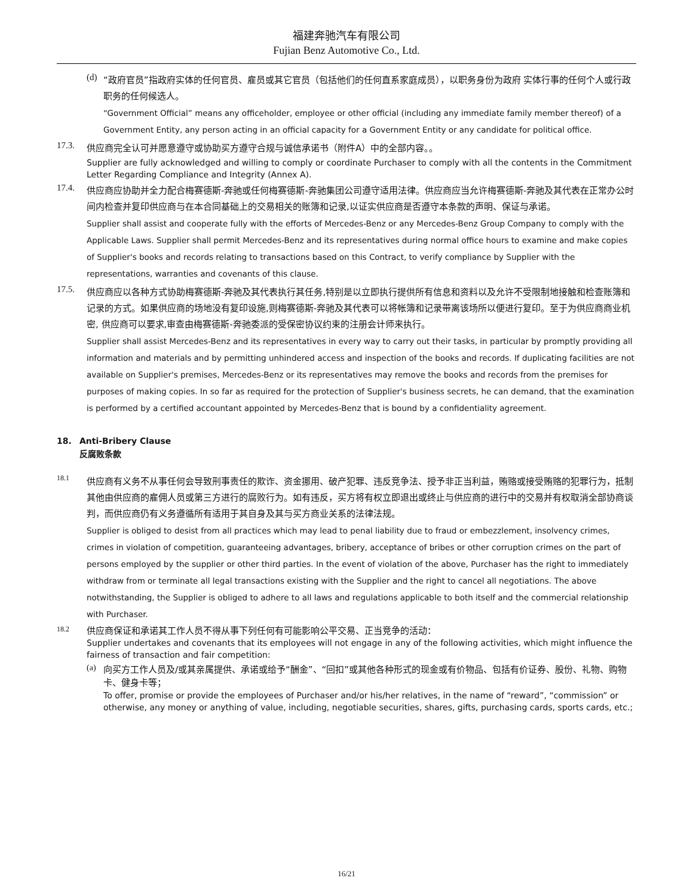福建奔驰汽车有限公司
Fujian Benz Automotive Co., Ltd.
(d)
“政府官员”指政府实体的任何官员、雇员或其它官员（包括他们的任何直系家庭成员），以职务身份为政府 实体行事的任何个人或行政职务的任何候选人。
“Government Official” means any officeholder, employee or other official (including any immediate family member thereof) of a Government Entity, any person acting in an official capacity for a Government Entity or any candidate for political office.
17.3.
供应商完全认可并愿意遵守或协助买方遵守合规与诚信承诺书（附件A）中的全部内容。。
Supplier are fully acknowledged and willing to comply or coordinate Purchaser to comply with all the contents in the Commitment Letter Regarding Compliance and Integrity (Annex A).
17.4.
供应商应协助并全力配合梅赛德斯-奔驰或任何梅赛德斯-奔驰集团公司遵守适用法律。供应商应当允许梅赛德斯-奔驰及其代表在正常办公时间内检查并复印供应商与在本合同基础上的交易相关的账簿和记录,以证实供应商是否遵守本条款的声明、保证与承诺。
Supplier shall assist and cooperate fully with the efforts of Mercedes-Benz or any Mercedes-Benz Group Company to comply with the Applicable Laws. Supplier shall permit Mercedes-Benz and its representatives during normal office hours to examine and make copies of Supplier's books and records relating to transactions based on this Contract, to verify compliance by Supplier with the representations, warranties and covenants of this clause.
17.5.
供应商应以各种方式协助梅赛德斯-奔驰及其代表执行其任务,特别是以立即执行提供所有信息和资料以及允许不受限制地接触和检查账簿和记录的方式。如果供应商的场地没有复印设施,则梅赛德斯-奔驰及其代表可以将帐簿和记录带离该场所以便进行复印。至于为供应商商业机密, 供应商可以要求,审查由梅赛德斯-奔驰委派的受保密协议约束的注册会计师来执行。
Supplier shall assist Mercedes-Benz and its representatives in every way to carry out their tasks, in particular by promptly providing all information and materials and by permitting unhindered access and inspection of the books and records. If duplicating facilities are not available on Supplier's premises, Mercedes-Benz or its representatives may remove the books and records from the premises for purposes of making copies. In so far as required for the protection of Supplier's business secrets, he can demand, that the examination is performed by a certified accountant appointed by Mercedes-Benz that is bound by a confidentiality agreement.
18. Anti-Bribery Clause
反腐败条款
18.1
供应商有义务不从事任何会导致刑事责任的欺诈、资金挪用、破产犯罪、违反竞争法、授予非正当利益，贿赂或接受贿赂的犯罪行为，抵制其他由供应商的雇佣人员或第三方进行的腐败行为。如有违反，买方将有权立即退出或终止与供应商的进行中的交易并有权取消全部协商谈判，而供应商仍有义务遵循所有适用于其自身及其与买方商业关系的法律法规。
Supplier is obliged to desist from all practices which may lead to penal liability due to fraud or embezzlement, insolvency crimes, crimes in violation of competition, guaranteeing advantages, bribery, acceptance of bribes or other corruption crimes on the part of persons employed by the supplier or other third parties. In the event of violation of the above, Purchaser has the right to immediately withdraw from or terminate all legal transactions existing with the Supplier and the right to cancel all negotiations. The above notwithstanding, the Supplier is obliged to adhere to all laws and regulations applicable to both itself and the commercial relationship with Purchaser.
18.2
供应商保证和承诺其工作人员不得从事下列任何有可能影响公平交易、正当竞争的活动：
Supplier undertakes and covenants that its employees will not engage in any of the following activities, which might influence the fairness of transaction and fair competition:
(a)
向买方工作人员及/或其亲属提供、承诺或给予“酬金”、“回扣”或其他各种形式的现金或有价物品、包括有价证券、股份、礼物、购物卡、健身卡等；
To offer, promise or provide the employees of Purchaser and/or his/her relatives, in the name of “reward”, “commission” or otherwise, any money or anything of value, including, negotiable securities, shares, gifts, purchasing cards, sports cards, etc.;
16/21